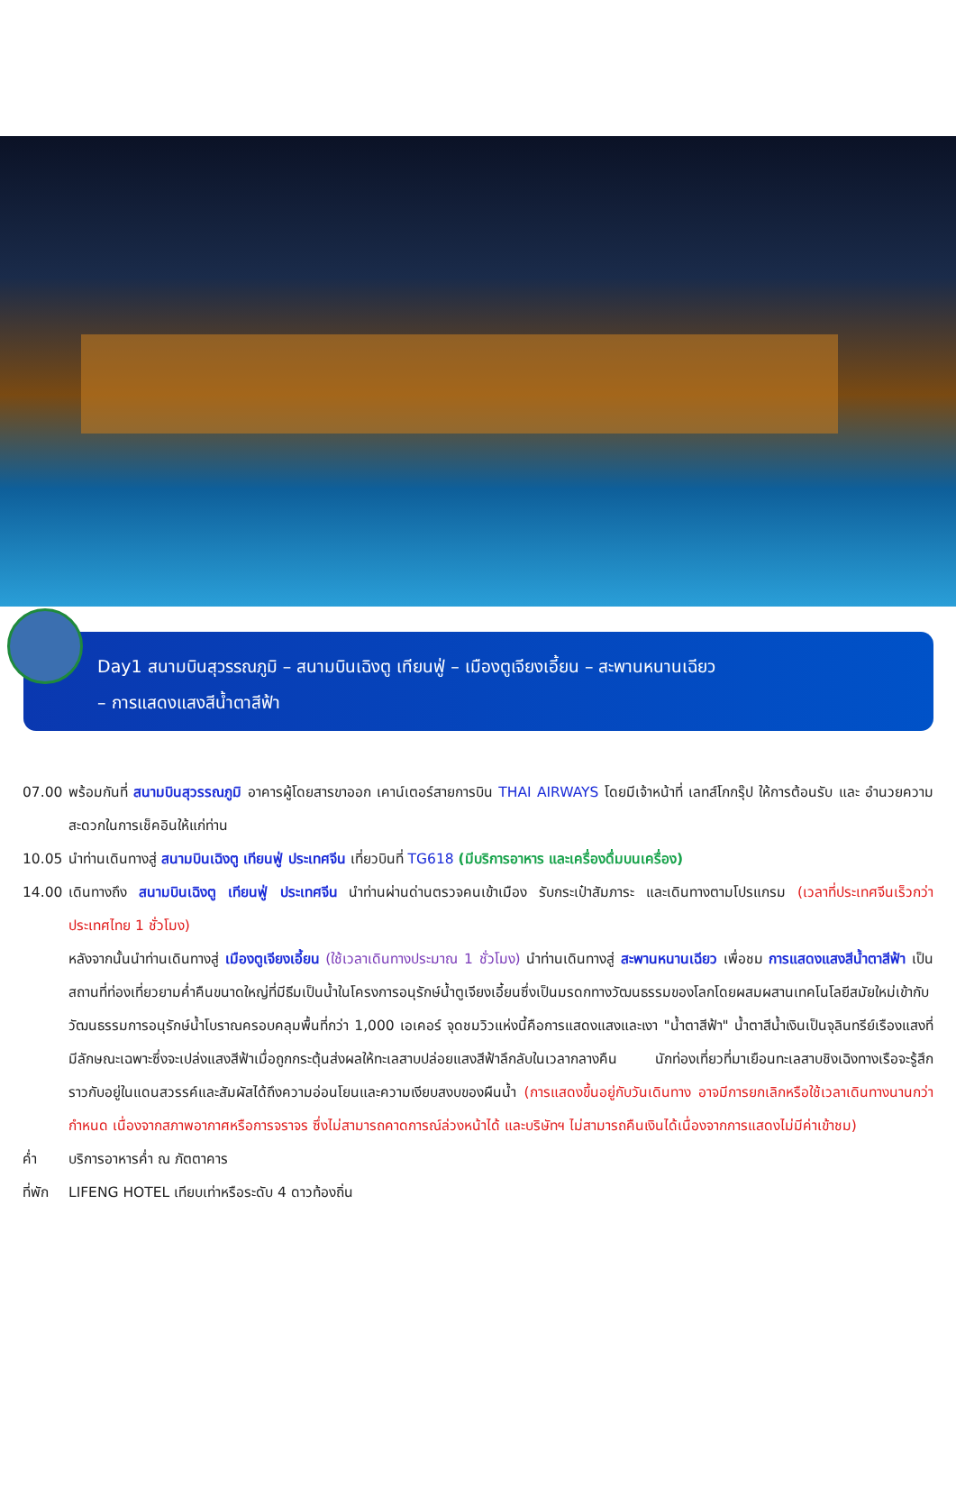Day1 สนามบินสุวรรณภูมิ – สนามบินเฉิงตู เทียนฟู่ – เมืองตูเจียงเอี้ยน – สะพานหนานเฉียว
– การแสดงแสงสีน้ำตาสีฟ้า
07.00 พร้อมกันที่ สนามบินสุวรรณภูมิ อาคารผู้โดยสารขาออก เคาน์เตอร์สายการบิน THAI AIRWAYS โดยมีเจ้าหน้าที่ เลทส์โกกรุ๊ป ให้การต้อนรับ และ อำนวยความสะดวกในการเช็คอินให้แก่ท่าน
10.05 นำท่านเดินทางสู่ สนามบินเฉิงตู เทียนฟู่ ประเทศจีน เที่ยวบินที่ TG618 (มีบริการอาหาร และเครื่องดื่มบนเครื่อง)
14.00 เดินทางถึง สนามบินเฉิงตู เทียนฟู่ ประเทศจีน นำท่านผ่านด่านตรวจคนเข้าเมือง รับกระเป๋าสัมภาระ และเดินทางตามโปรแกรม (เวลาที่ประเทศจีนเร็วกว่าประเทศไทย 1 ชั่วโมง)
หลังจากนั้นนำท่านเดินทางสู่ เมืองตูเจียงเอี้ยน (ใช้เวลาเดินทางประมาณ 1 ชั่วโมง) นำท่านเดินทางสู่ สะพานหนานเฉียว เพื่อชม การแสดงแสงสีน้ำตาสีฟ้า เป็นสถานที่ท่องเที่ยวยามค่ำคืนขนาดใหญ่ที่มีธีมเป็นน้ำในโครงการอนุรักษ์น้ำตูเจียงเอี้ยนซึ่งเป็นมรดกทางวัฒนธรรมของโลกโดยผสมผสานเทคโนโลยีสมัยใหม่เข้ากับวัฒนธรรมการอนุรักษ์น้ำโบราณครอบคลุมพื้นที่กว่า 1,000 เอเคอร์ จุดชมวิวแห่งนี้คือการแสดงแสงและเงา "น้ำตาสีฟ้า" น้ำตาสีน้ำเงินเป็นจุลินทรีย์เรืองแสงที่มีลักษณะเฉพาะซึ่งจะเปล่งแสงสีฟ้าเมื่อถูกกระตุ้นส่งผลให้ทะเลสาบปล่อยแสงสีฟ้าลึกลับในเวลากลางคืน นักท่องเที่ยวที่มาเยือนทะเลสาบชิงเฉิงทางเรือจะรู้สึกราวกับอยู่ในแดนสวรรค์และสัมผัสได้ถึงความอ่อนโยนและความเงียบสงบของผืนน้ำ (การแสดงขึ้นอยู่กับวันเดินทาง อาจมีการยกเลิกหรือใช้เวลาเดินทางนานกว่ากำหนด เนื่องจากสภาพอากาศหรือการจราจร ซึ่งไม่สามารถคาดการณ์ล่วงหน้าได้ และบริษัทฯ ไม่สามารถคืนเงินได้เนื่องจากการแสดงไม่มีค่าเข้าชม)
ค่ำ บริการอาหารค่ำ ณ ภัตตาคาร
ที่พัก LIFENG HOTEL เทียบเท่าหรือระดับ 4 ดาวท้องถิ่น